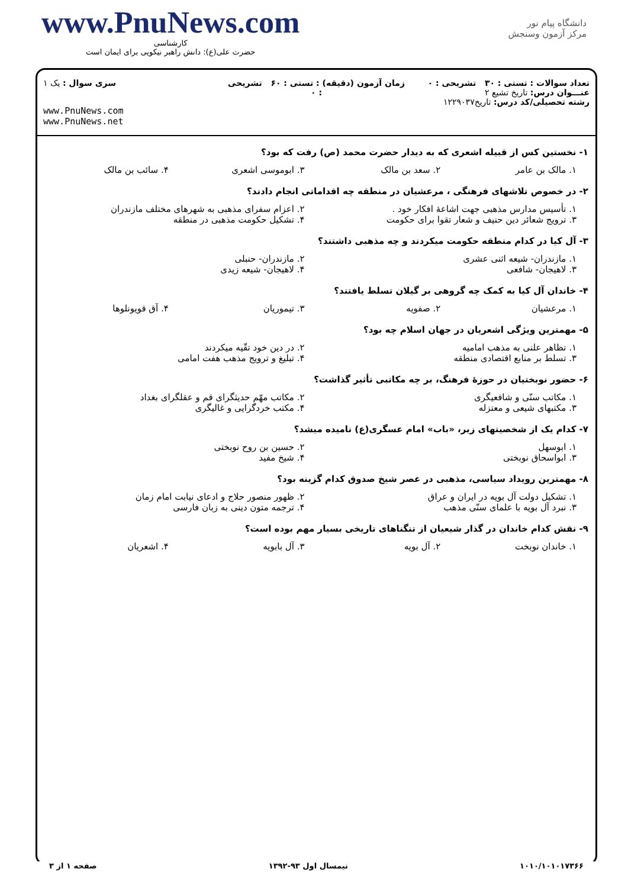www.PnuNews.com
کارشناسی
حضرت علی(ع): دانش راهبر نیکویی برای ایمان است
دانشگاه پیام نور
مرکز آزمون وسنجش
تعداد سوالات : تستی : ۳۰ تشریحی : ۰
عنـــوان درس: تاریخ تشیع ۲
رشته تحصیلی/کد درس: تاریخ۱۲۲۹۰۳۷
زمان آزمون (دقیقه) : تستی : ۶۰ تشریحی : ۰
سری سوال : یک ۱
www.PnuNews.com
www.PnuNews.net
۱- نخستین کس از قبیله اشعری که به دیدار حضرت محمد (ص) رفت که بود؟
۱. مالک بن عامر
۲. سعد بن مالک
۳. ابوموسی اشعری
۴. سائب بن مالک
۲- در خصوص تلاشهای فرهنگی ، مرعشیان در منطقه چه اقداماتی انجام دادند؟
۱. تأسیس مدارس مذهبی جهت اشاعۀ افکار خود .
۲. اعزام سفرای مذهبی به شهرهای مختلف مازندران
۳. ترویج شعائر دین حنیف و شعار تقوا برای حکومت
۴. تشکیل حکومت مذهبی در منطقه
۳- آل کیا در کدام منطقه حکومت میکردند و چه مذهبی داشتند؟
۱. مازندران- شیعه اثنی عشری
۲. مازندران- حنبلی
۳. لاهیجان- شافعی
۴. لاهیجان- شیعه زیدی
۴- خاندان آل کیا به کمک چه گروهی بر گیلان تسلط یافتند؟
۱. مرعشیان
۲. صفویه
۳. تیموریان
۴. آق قویونلوها
۵- مهمترین ویژگی اشعریان در جهان اسلام چه بود؟
۱. تظاهر علنی به مذهب امامیه
۲. در دین خود تقّیه میکردند
۳. تسلط بر منابع اقتصادی منطقه
۴. تبلیغ و ترویج مذهب هفت امامی
۶- حضور نوبختیان در حوزۀ فرهنگ، بر چه مکاتبی تأثیر گذاشت؟
۱. مکاتب سنّی و شافعیگری
۲. مکاتب مهّم حدیثگرای قم و عقلگرای بغداد
۳. مکتبهای شیعی و معتزله
۴. مکتب خردگرایی و غالیگری
۷- کدام یک از شخصیتهای زیر، «باب» امام عسگری(ع) نامیده میشد؟
۱. ابوسهل
۲. حسین بن روح نوبختی
۳. ابواسحاق نوبختی
۴. شیخ مفید
۸- مهمترین رویداد سیاسی، مذهبی در عصر شیخ صدوق کدام گزینه بود؟
۱. تشکیل دولت آل بویه در ایران و عراق
۲. ظهور منصور حلاج و ادعای نیابت امام زمان
۳. نبرد آل بویه با علمای سنّی مذهب
۴. ترجمه متون دینی به زبان فارسی
۹- نقش کدام خاندان در گذار شیعیان از تنگناهای تاریخی بسیار مهم بوده است؟
۱. خاندان نوبخت
۲. آل بویه
۳. آل بابویه
۴. اشعریان
۱۰۱۰/۱۰۱۰۱۷۳۶۶ نیمسال اول ۹۳-۱۳۹۲ صفحه ۱ از ۳